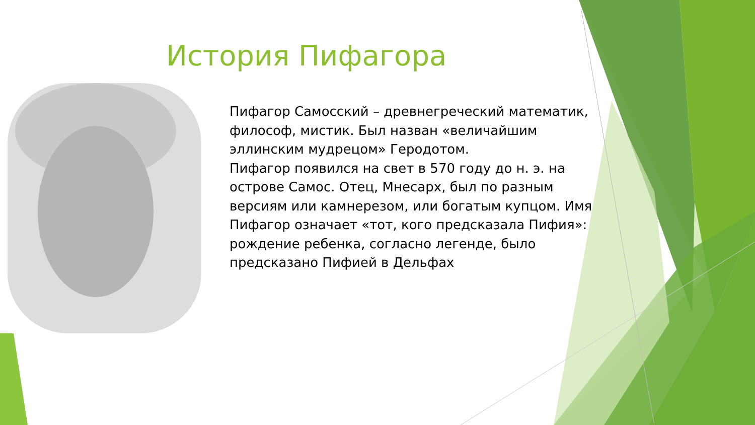История Пифагора
Пифагор Самосский – древнегреческий математик, философ, мистик. Был назван «величайшим эллинским мудрецом» Геродотом.
Пифагор появился на свет в 570 году до н. э. на острове Самос. Отец, Мнесарх, был по разным версиям или камнерезом, или богатым купцом. Имя Пифагор означает «тот, кого предсказала Пифия»: рождение ребенка, согласно легенде, было предсказано Пифией в Дельфах